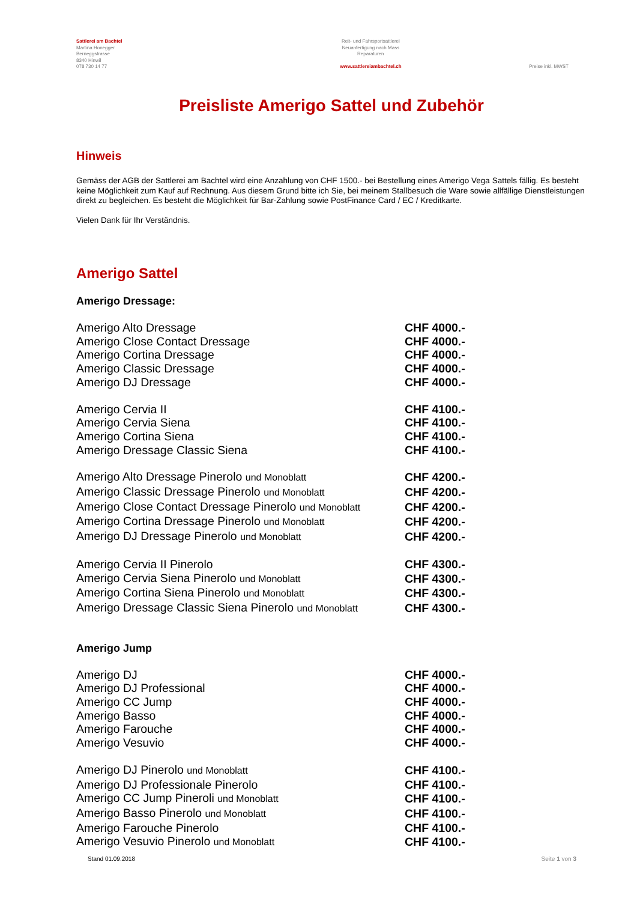Sattlerei am Bachtel
Martina Honegger
Berneggstrasse
8340 Hinwil
078 730 14 77
Reit- und Fahrsportsattlerei
Neuanfertigung nach Mass
Reparaturen
www.sattlereiambachtel.ch
Preise inkl. MWST
Preisliste Amerigo Sattel und Zubehör
Hinweis
Gemäss der AGB der Sattlerei am Bachtel wird eine Anzahlung von CHF 1500.- bei Bestellung eines Amerigo Vega Sattels fällig. Es besteht keine Möglichkeit zum Kauf auf Rechnung. Aus diesem Grund bitte ich Sie, bei meinem Stallbesuch die Ware sowie allfällige Dienstleistungen direkt zu begleichen. Es besteht die Möglichkeit für Bar-Zahlung sowie PostFinance Card / EC / Kreditkarte.
Vielen Dank für Ihr Verständnis.
Amerigo Sattel
Amerigo Dressage:
| Amerigo Alto Dressage | CHF 4000.- |
| Amerigo Close Contact Dressage | CHF 4000.- |
| Amerigo Cortina Dressage | CHF 4000.- |
| Amerigo Classic Dressage | CHF 4000.- |
| Amerigo DJ Dressage | CHF 4000.- |
| Amerigo Cervia II | CHF 4100.- |
| Amerigo Cervia Siena | CHF 4100.- |
| Amerigo Cortina Siena | CHF 4100.- |
| Amerigo Dressage Classic Siena | CHF 4100.- |
| Amerigo Alto Dressage Pinerolo und Monoblatt | CHF 4200.- |
| Amerigo Classic Dressage Pinerolo und Monoblatt | CHF 4200.- |
| Amerigo Close Contact Dressage Pinerolo und Monoblatt | CHF 4200.- |
| Amerigo Cortina Dressage Pinerolo und Monoblatt | CHF 4200.- |
| Amerigo DJ Dressage Pinerolo und Monoblatt | CHF 4200.- |
| Amerigo Cervia II Pinerolo | CHF 4300.- |
| Amerigo Cervia Siena Pinerolo und Monoblatt | CHF 4300.- |
| Amerigo Cortina Siena Pinerolo und Monoblatt | CHF 4300.- |
| Amerigo Dressage Classic Siena Pinerolo und Monoblatt | CHF 4300.- |
Amerigo Jump
| Amerigo DJ | CHF 4000.- |
| Amerigo DJ Professional | CHF 4000.- |
| Amerigo CC Jump | CHF 4000.- |
| Amerigo Basso | CHF 4000.- |
| Amerigo Farouche | CHF 4000.- |
| Amerigo Vesuvio | CHF 4000.- |
| Amerigo DJ Pinerolo und Monoblatt | CHF 4100.- |
| Amerigo DJ Professionale Pinerolo | CHF 4100.- |
| Amerigo CC Jump Pineroli und Monoblatt | CHF 4100.- |
| Amerigo Basso Pinerolo und Monoblatt | CHF 4100.- |
| Amerigo Farouche Pinerolo | CHF 4100.- |
| Amerigo Vesuvio Pinerolo und Monoblatt | CHF 4100.- |
Stand 01.09.2018 Seite 1 von 3